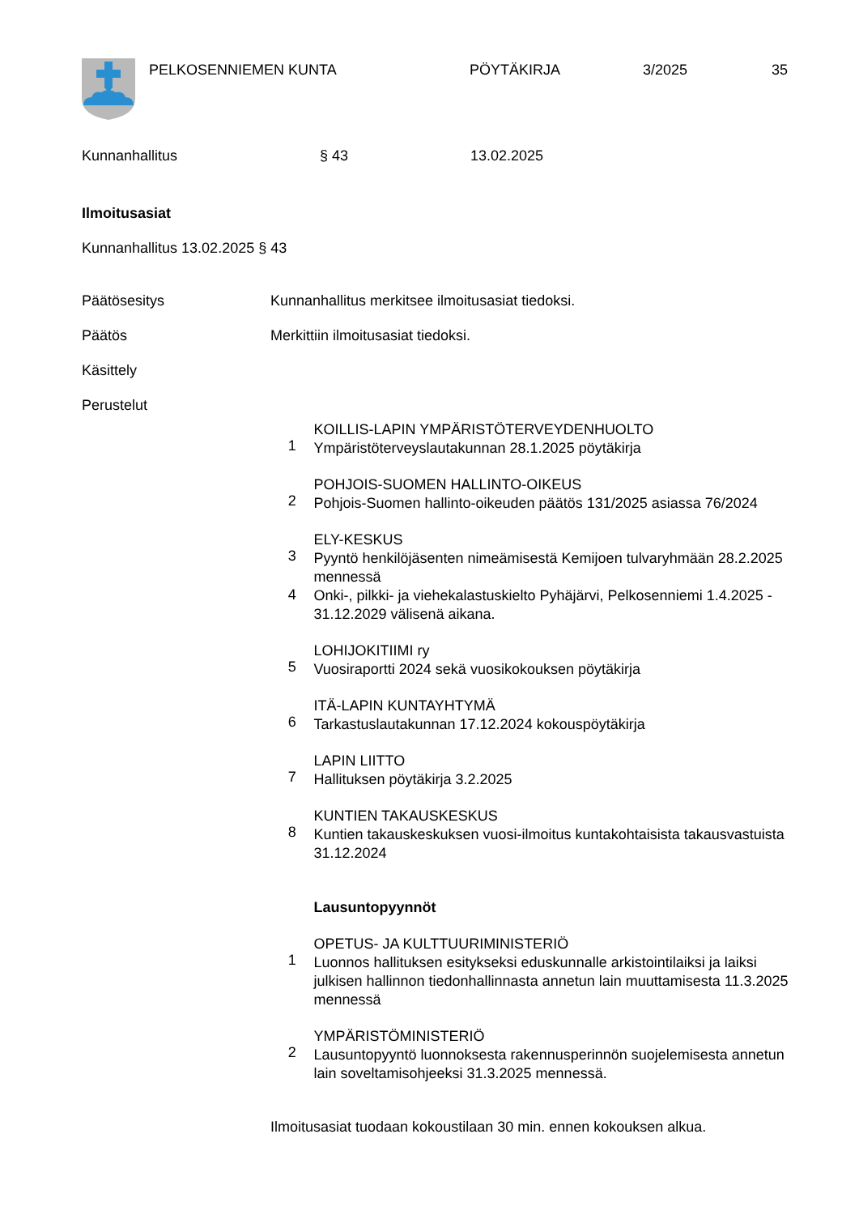PELKOSENNIEMEN KUNTA PÖYTÄKIRJA 3/2025 35
Kunnanhallitus § 43 13.02.2025
Ilmoitusasiat
Kunnanhallitus 13.02.2025 § 43
Päätösesitys Kunnanhallitus merkitsee ilmoitusasiat tiedoksi.
Päätös Merkittiin ilmoitusasiat tiedoksi.
Käsittely
Perustelut
1 KOILLIS-LAPIN YMPÄRISTÖTERVEYDENHUOLTO
Ympäristöterveyslautakunnan 28.1.2025 pöytäkirja
2 POHJOIS-SUOMEN HALLINTO-OIKEUS
Pohjois-Suomen hallinto-oikeuden päätös 131/2025 asiassa 76/2024
3 ELY-KESKUS
Pyyntö henkilöjäsenten nimeämisestä Kemijoen tulvaryhmään 28.2.2025 mennessä
4 Onki-, pilkki- ja viehekalastuskielto Pyhäjärvi, Pelkosenniemi 1.4.2025 - 31.12.2029 välisenä aikana.
5 LOHIJOKITIIMI ry
Vuosiraportti 2024 sekä vuosikokouksen pöytäkirja
6 ITÄ-LAPIN KUNTAYHTYMÄ
Tarkastuslautakunnan 17.12.2024 kokouspöytäkirja
7 LAPIN LIITTO
Hallituksen pöytäkirja 3.2.2025
8 KUNTIEN TAKAUSKESKUS
Kuntien takauskeskuksen vuosi-ilmoitus kuntakohtaisista takausvastuista 31.12.2024
Lausuntopyynnöt
1 OPETUS- JA KULTTUURIMINISTERIÖ
Luonnos hallituksen esitykseksi eduskunnalle arkistointilaiksi ja laiksi julkisen hallinnon tiedonhallinnasta annetun lain muuttamisesta 11.3.2025 mennessä
2 YMPÄRISTÖMINISTERIÖ
Lausuntopyyntö luonnoksesta rakennusperinnön suojelemisesta annetun lain soveltamisohjeeksi 31.3.2025 mennessä.
Ilmoitusasiat tuodaan kokoustilaan 30 min. ennen kokouksen alkua.